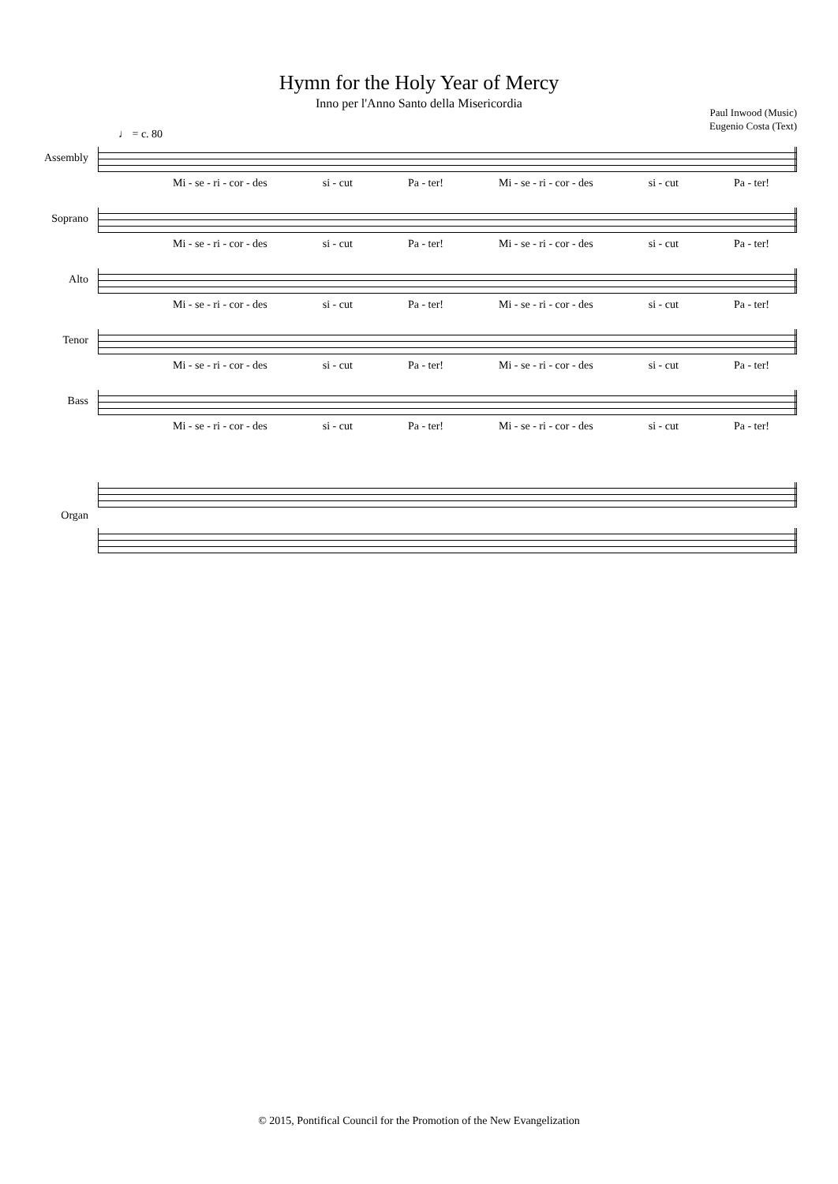Hymn for the Holy Year of Mercy
Inno per l'Anno Santo della Misericordia
Paul Inwood (Music)
Eugenio Costa (Text)
♩ = c. 80
Assembly
Mi - se - ri - cor - des si - cut Pa - ter! Mi - se - ri - cor - des si - cut Pa - ter!
Soprano
Mi - se - ri - cor - des si - cut Pa - ter! Mi - se - ri - cor - des si - cut Pa - ter!
Alto
Mi - se - ri - cor - des si - cut Pa - ter! Mi - se - ri - cor - des si - cut Pa - ter!
Tenor
Mi - se - ri - cor - des si - cut Pa - ter! Mi - se - ri - cor - des si - cut Pa - ter!
Bass
Mi - se - ri - cor - des si - cut Pa - ter! Mi - se - ri - cor - des si - cut Pa - ter!
Organ
© 2015, Pontifical Council for the Promotion of the New Evangelization